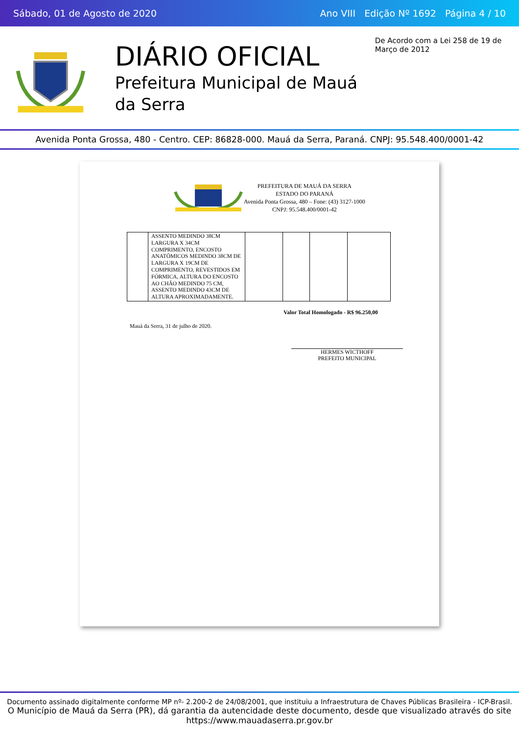Sábado, 01 de Agosto de 2020 Ano VIII Edição Nº 1692 Página 4 / 10
DIÁRIO OFICIAL
Prefeitura Municipal de Mauá da Serra
De Acordo com a Lei 258 de 19 de Março de 2012
Avenida Ponta Grossa, 480 - Centro. CEP: 86828-000. Mauá da Serra, Paraná. CNPJ: 95.548.400/0001-42
PREFEITURA DE MAUÁ DA SERRA
ESTADO DO PARANÁ
Avenida Ponta Grossa, 480 – Fone: (43) 3127-1000
CNPJ: 95.548.400/0001-42
| | ASSENTO MEDINDO 38CM LARGURA X 34CM COMPRIMENTO, ENCOSTO ANATÔMICOS MEDINDO 38CM DE LARGURA X 19CM DE COMPRIMENTO, REVESTIDOS EM FÓRMICA, ALTURA DO ENCOSTO AO CHÃO MEDINDO 75 CM, ASSENTO MEDINDO 43CM DE ALTURA APROXIMADAMENTE. | | | | |
Valor Total Homologado - R$ 96.250,00
Mauá da Serra, 31 de julho de 2020.
HERMES WICTHOFF
PREFEITO MUNICIPAL
Documento assinado digitalmente conforme MP nº- 2.200-2 de 24/08/2001, que instituiu a Infraestrutura de Chaves Públicas Brasileira - ICP-Brasil.
O Município de Mauá da Serra (PR), dá garantia da autencidade deste documento, desde que visualizado através do site https://www.mauadaserra.pr.gov.br